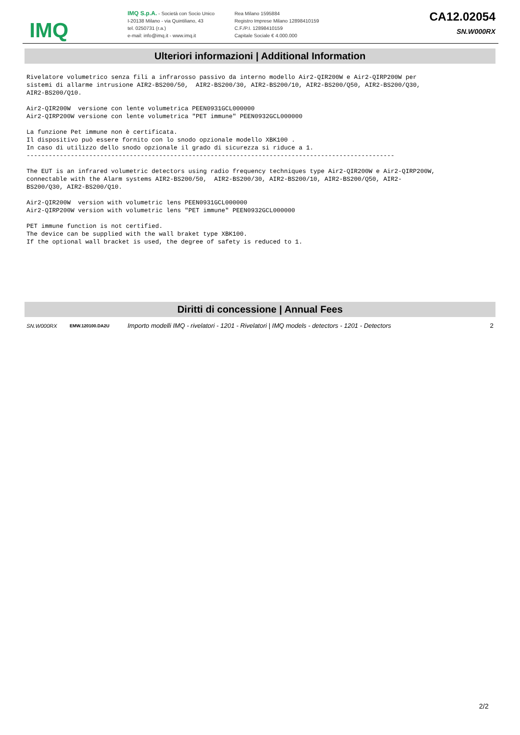IMQ
IMQ S.p.A. - Società con Socio Unico
I-20138 Milano - via Quintiliano, 43
tel. 0250731 (r.a.)
e-mail: info@imq.it - www.imq.it
Rea Milano 1595884
Registro Imprese Milano 12898410159
C.F./P.I. 12898410159
Capitale Sociale € 4.000.000
CA12.02054
SN.W000RX
Ulteriori informazioni | Additional Information
Rivelatore volumetrico senza fili a infrarosso passivo da interno modello Air2-QIR200W e Air2-QIRP200W per
sistemi di allarme intrusione AIR2-BS200/50,  AIR2-BS200/30, AIR2-BS200/10, AIR2-BS200/Q50, AIR2-BS200/Q30,
AIR2-BS200/Q10.

Air2-QIR200W  versione con lente volumetrica PEEN0931GCL000000
Air2-QIRP200W versione con lente volumetrica "PET immune" PEEN0932GCL000000

La funzione Pet immune non è certificata.
Il dispositivo può essere fornito con lo snodo opzionale modello XBK100 .
In caso di utilizzo dello snodo opzionale il grado di sicurezza si riduce a 1.
----------------------------------------------------------------------------------------------------

The EUT is an infrared volumetric detectors using radio frequency techniques type Air2-QIR200W e Air2-QIRP200W,
connectable with the Alarm systems AIR2-BS200/50,  AIR2-BS200/30, AIR2-BS200/10, AIR2-BS200/Q50, AIR2-
BS200/Q30, AIR2-BS200/Q10.

Air2-QIR200W  version with volumetric lens PEEN0931GCL000000
Air2-QIRP200W version with volumetric lens "PET immune" PEEN0932GCL000000

PET immune function is not certified.
The device can be supplied with the wall braket type XBK100.
If the optional wall bracket is used, the degree of safety is reduced to 1.
Diritti di concessione | Annual Fees
| SN.W000RX | EMW.120100.DA2U | Importo modelli IMQ - rivelatori - 1201 - Rivelatori / IMQ models - detectors - 1201 - Detectors | 2 |
2/2